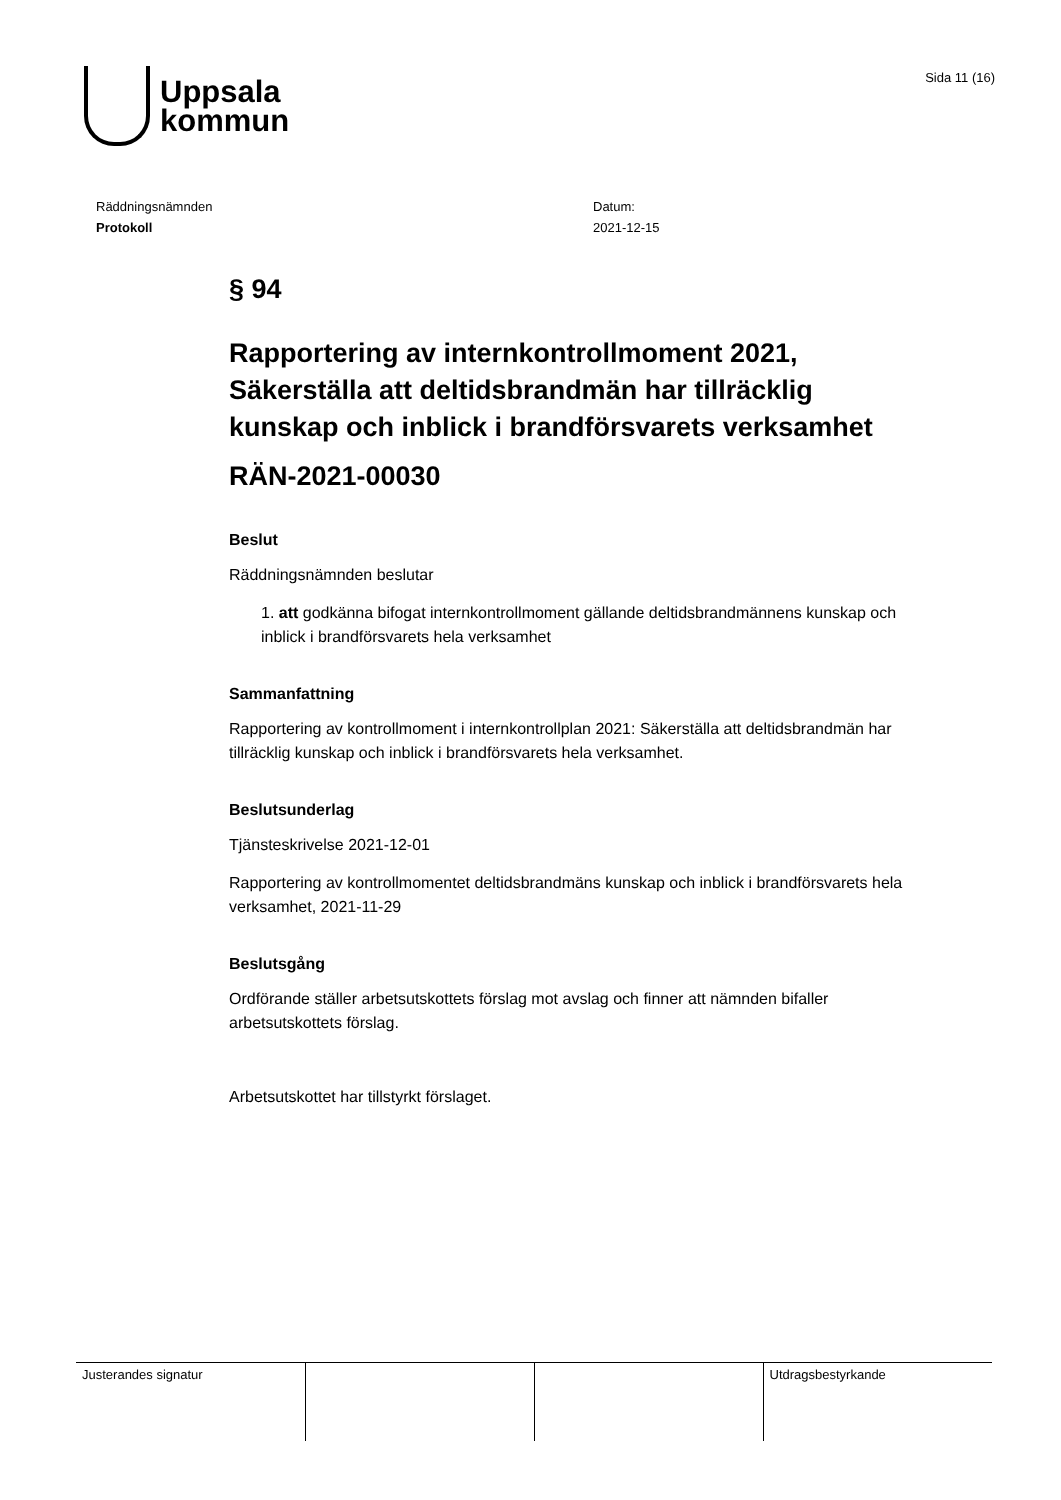Uppsala
kommun
Sida 11 (16)
Räddningsnämnden
Protokoll
Datum:
2021-12-15
§ 94
Rapportering av internkontrollmoment 2021, Säkerställa att deltidsbrandmän har tillräcklig kunskap och inblick i brandförsvarets verksamhet
RÄN-2021-00030
Beslut
Räddningsnämnden beslutar
1. att godkänna bifogat internkontrollmoment gällande deltidsbrandmännens kunskap och inblick i brandförsvarets hela verksamhet
Sammanfattning
Rapportering av kontrollmoment i internkontrollplan 2021: Säkerställa att deltidsbrandmän har tillräcklig kunskap och inblick i brandförsvarets hela verksamhet.
Beslutsunderlag
Tjänsteskrivelse 2021-12-01
Rapportering av kontrollmomentet deltidsbrandmäns kunskap och inblick i brandförsvarets hela verksamhet, 2021-11-29
Beslutsgång
Ordförande ställer arbetsutskottets förslag mot avslag och finner att nämnden bifaller arbetsutskottets förslag.
Arbetsutskottet har tillstyrkt förslaget.
| Justerandes signatur | | | Utdragsbestyrkande |